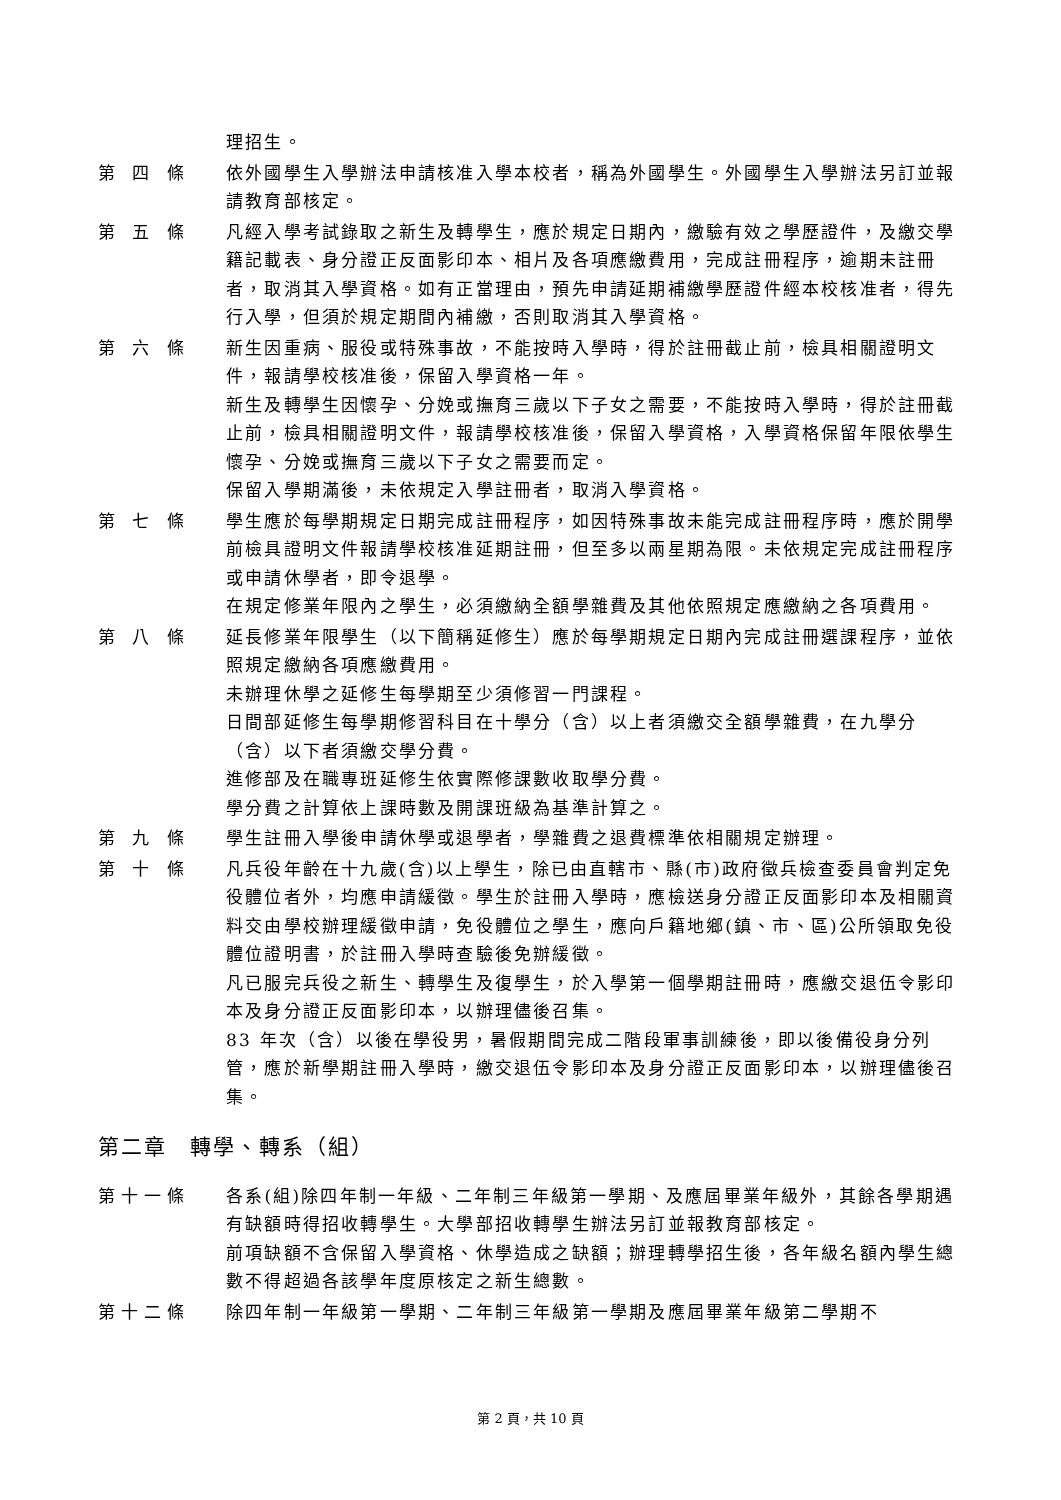理招生。
第 四 條 依外國學生入學辦法申請核准入學本校者，稱為外國學生。外國學生入學辦法另訂並報請教育部核定。
第 五 條 凡經入學考試錄取之新生及轉學生，應於規定日期內，繳驗有效之學歷證件，及繳交學籍記載表、身分證正反面影印本、相片及各項應繳費用，完成註冊程序，逾期未註冊者，取消其入學資格。如有正當理由，預先申請延期補繳學歷證件經本校核准者，得先行入學，但須於規定期間內補繳，否則取消其入學資格。
第 六 條 新生因重病、服役或特殊事故，不能按時入學時，得於註冊截止前，檢具相關證明文件，報請學校核准後，保留入學資格一年。
新生及轉學生因懷孕、分娩或撫育三歲以下子女之需要，不能按時入學時，得於註冊截止前，檢具相關證明文件，報請學校核准後，保留入學資格，入學資格保留年限依學生懷孕、分娩或撫育三歲以下子女之需要而定。
保留入學期滿後，未依規定入學註冊者，取消入學資格。
第 七 條 學生應於每學期規定日期完成註冊程序，如因特殊事故未能完成註冊程序時，應於開學前檢具證明文件報請學校核准延期註冊，但至多以兩星期為限。未依規定完成註冊程序或申請休學者，即令退學。
在規定修業年限內之學生，必須繳納全額學雜費及其他依照規定應繳納之各項費用。
第 八 條 延長修業年限學生（以下簡稱延修生）應於每學期規定日期內完成註冊選課程序，並依照規定繳納各項應繳費用。
未辦理休學之延修生每學期至少須修習一門課程。
日間部延修生每學期修習科目在十學分（含）以上者須繳交全額學雜費，在九學分（含）以下者須繳交學分費。
進修部及在職專班延修生依實際修課數收取學分費。
學分費之計算依上課時數及開課班級為基準計算之。
第 九 條 學生註冊入學後申請休學或退學者，學雜費之退費標準依相關規定辦理。
第 十 條 凡兵役年齡在十九歲(含)以上學生，除已由直轄市、縣(市)政府徵兵檢查委員會判定免役體位者外，均應申請緩徵。學生於註冊入學時，應檢送身分證正反面影印本及相關資料交由學校辦理緩徵申請，免役體位之學生，應向戶籍地鄉(鎮、市、區)公所領取免役體位證明書，於註冊入學時查驗後免辦緩徵。
凡已服完兵役之新生、轉學生及復學生，於入學第一個學期註冊時，應繳交退伍令影印本及身分證正反面影印本，以辦理儘後召集。
83 年次（含）以後在學役男，暑假期間完成二階段軍事訓練後，即以後備役身分列管，應於新學期註冊入學時，繳交退伍令影印本及身分證正反面影印本，以辦理儘後召集。
第二章　轉學、轉系（組）
第十一條 各系(組)除四年制一年級、二年制三年級第一學期、及應屆畢業年級外，其餘各學期遇有缺額時得招收轉學生。大學部招收轉學生辦法另訂並報教育部核定。
前項缺額不含保留入學資格、休學造成之缺額；辦理轉學招生後，各年級名額內學生總數不得超過各該學年度原核定之新生總數。
第十二條 除四年制一年級第一學期、二年制三年級第一學期及應屆畢業年級第二學期不
第 2 頁，共 10 頁